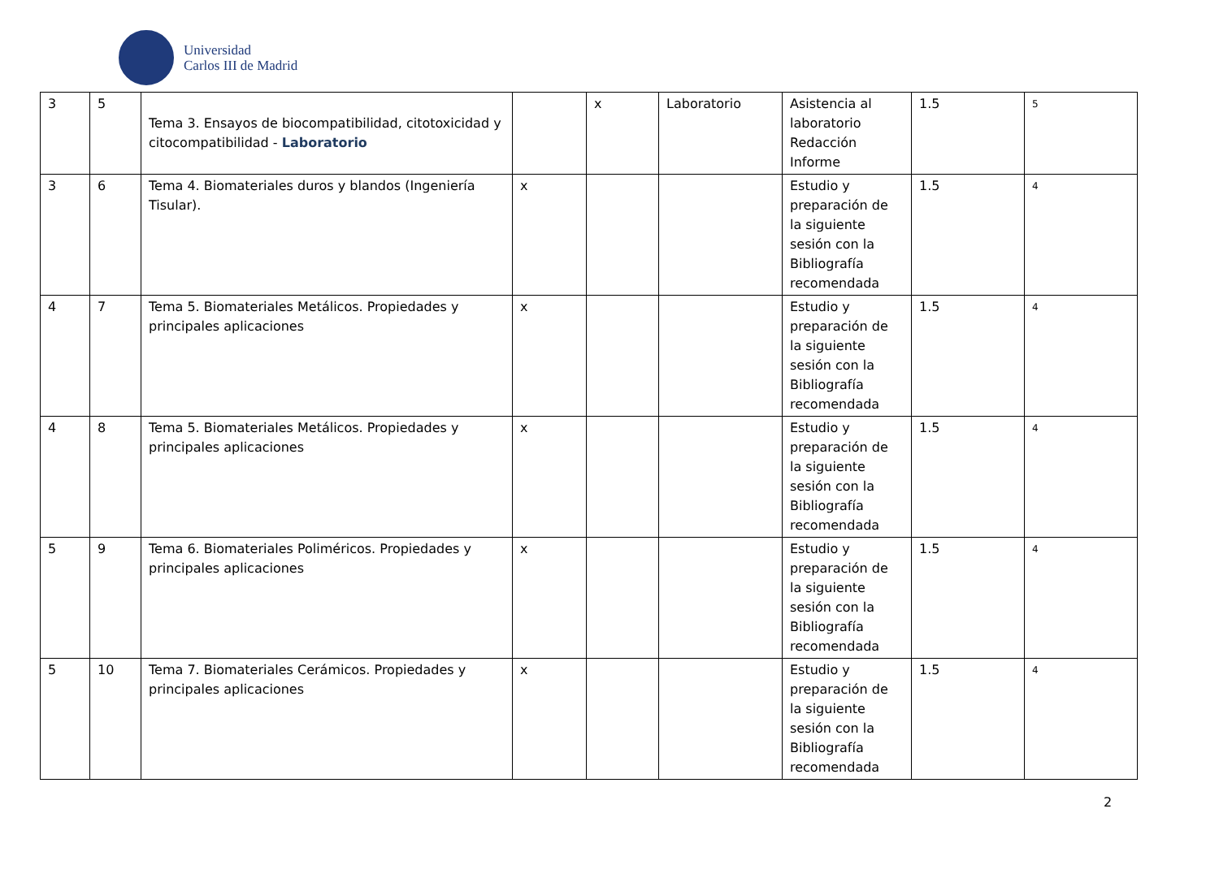Universidad
Carlos III de Madrid
| 3 | 5 | Tema 3. Ensayos de biocompatibilidad, citotoxicidad y citocompatibilidad - Laboratorio | | x | Laboratorio | Asistencia al laboratorio Redacción Informe | 1.5 | 5 |
| 3 | 6 | Tema 4. Biomateriales duros y blandos (Ingeniería Tisular). | x | | | Estudio y preparación de la siguiente sesión con la Bibliografía recomendada | 1.5 | 4 |
| 4 | 7 | Tema 5. Biomateriales Metálicos. Propiedades y principales aplicaciones | x | | | Estudio y preparación de la siguiente sesión con la Bibliografía recomendada | 1.5 | 4 |
| 4 | 8 | Tema 5. Biomateriales Metálicos. Propiedades y principales aplicaciones | x | | | Estudio y preparación de la siguiente sesión con la Bibliografía recomendada | 1.5 | 4 |
| 5 | 9 | Tema 6. Biomateriales Poliméricos. Propiedades y principales aplicaciones | x | | | Estudio y preparación de la siguiente sesión con la Bibliografía recomendada | 1.5 | 4 |
| 5 | 10 | Tema 7. Biomateriales Cerámicos. Propiedades y principales aplicaciones | x | | | Estudio y preparación de la siguiente sesión con la Bibliografía recomendada | 1.5 | 4 |
2